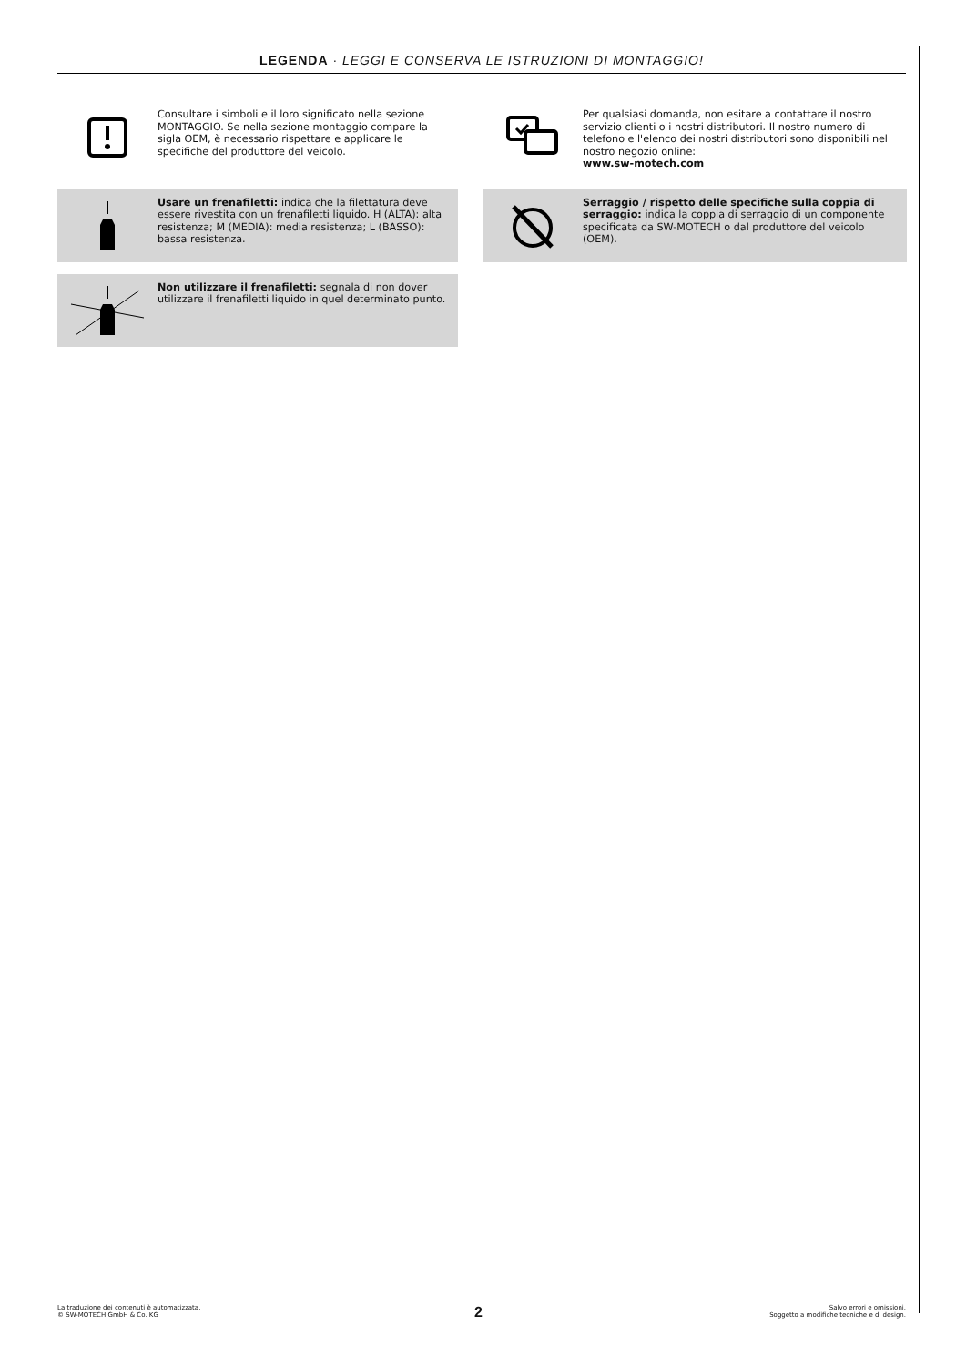LEGENDA · LEGGI E CONSERVA LE ISTRUZIONI DI MONTAGGIO!
Consultare i simboli e il loro significato nella sezione MONTAGGIO. Se nella sezione montaggio compare la sigla OEM, è necessario rispettare e applicare le specifiche del produttore del veicolo.
Per qualsiasi domanda, non esitare a contattare il nostro servizio clienti o i nostri distributori. Il nostro numero di telefono e l'elenco dei nostri distributori sono disponibili nel nostro negozio online:
www.sw-motech.com
Usare un frenafiletti: indica che la filettatura deve essere rivestita con un frenafiletti liquido. H (ALTA): alta resistenza; M (MEDIA): media resistenza; L (BASSO): bassa resistenza.
Serraggio / rispetto delle specifiche sulla coppia di serraggio: indica la coppia di serraggio di un componente specificata da SW-MOTECH o dal produttore del veicolo (OEM).
Non utilizzare il frenafiletti: segnala di non dover utilizzare il frenafiletti liquido in quel determinato punto.
La traduzione dei contenuti è automatizzata.
© SW-MOTECH GmbH & Co. KG
Salvo errori e omissioni.
Soggetto a modifiche tecniche e di design.
2